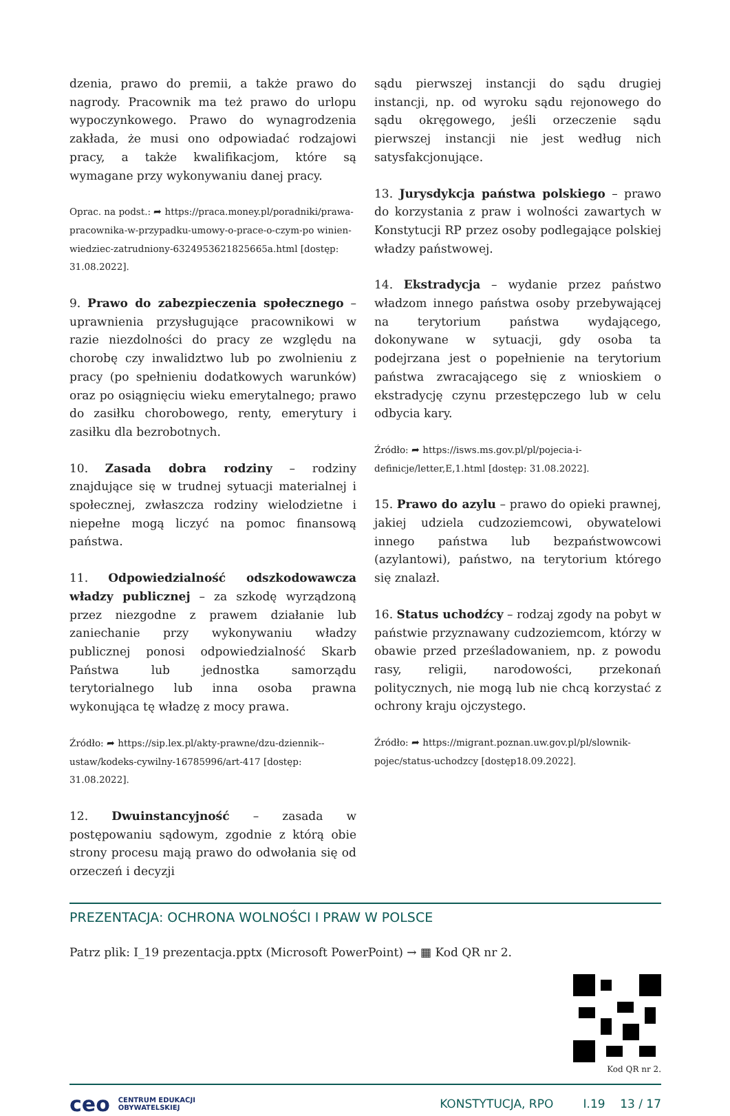dzenia, prawo do premii, a także prawo do nagrody. Pracownik ma też prawo do urlopu wypoczynkowego. Prawo do wynagrodzenia zakłada, że musi ono odpowiadać rodzajowi pracy, a także kwalifikacjom, które są wymagane przy wykonywaniu danej pracy.
Oprac. na podst.: ➦ https://praca.money.pl/poradniki/prawa-pracownika-w-przypadku-umowy-o-prace-o-czym-po winien-wiedziec-zatrudniony-6324953621825665a.html [dostęp: 31.08.2022].
9. Prawo do zabezpieczenia społecznego – uprawnienia przysługujące pracownikowi w razie niezdolności do pracy ze względu na chorobę czy inwalidztwo lub po zwolnieniu z pracy (po spełnieniu dodatkowych warunków) oraz po osiągnięciu wieku emerytalnego; prawo do zasiłku chorobowego, renty, emerytury i zasiłku dla bezrobotnych.
10. Zasada dobra rodziny – rodziny znajdujące się w trudnej sytuacji materialnej i społecznej, zwłaszcza rodziny wielodzietne i niepełne mogą liczyć na pomoc finansową państwa.
11. Odpowiedzialność odszkodowawcza władzy publicznej – za szkodę wyrządzoną przez niezgodne z prawem działanie lub zaniechanie przy wykonywaniu władzy publicznej ponosi odpowiedzialność Skarb Państwa lub jednostka samorządu terytorialnego lub inna osoba prawna wykonująca tę władzę z mocy prawa.
Źródło: ➦ https://sip.lex.pl/akty-prawne/dzu-dziennik--ustaw/kodeks-cywilny-16785996/art-417 [dostęp: 31.08.2022].
12. Dwuinstancyjność – zasada w postępowaniu sądowym, zgodnie z którą obie strony procesu mają prawo do odwołania się od orzeczeń i decyzji
sądu pierwszej instancji do sądu drugiej instancji, np. od wyroku sądu rejonowego do sądu okręgowego, jeśli orzeczenie sądu pierwszej instancji nie jest według nich satysfakcjonujące.
13. Jurysdykcja państwa polskiego – prawo do korzystania z praw i wolności zawartych w Konstytucji RP przez osoby podlegające polskiej władzy państwowej.
14. Ekstradycja – wydanie przez państwo władzom innego państwa osoby przebywającej na terytorium państwa wydającego, dokonywane w sytuacji, gdy osoba ta podejrzana jest o popełnienie na terytorium państwa zwracającego się z wnioskiem o ekstradycję czynu przestępczego lub w celu odbycia kary.
Źródło: ➦ https://isws.ms.gov.pl/pl/pojecia-i-definicje/letter,E,1.html [dostęp: 31.08.2022].
15. Prawo do azylu – prawo do opieki prawnej, jakiej udziela cudzoziemcowi, obywatelowi innego państwa lub bezpaństwowcowi (azylantowi), państwo, na terytorium którego się znalazł.
16. Status uchodźcy – rodzaj zgody na pobyt w państwie przyznawany cudzoziemcom, którzy w obawie przed prześladowaniem, np. z powodu rasy, religii, narodowości, przekonań politycznych, nie mogą lub nie chcą korzystać z ochrony kraju ojczystego.
Źródło: ➦ https://migrant.poznan.uw.gov.pl/pl/slownik-pojec/status-uchodzcy [dostęp18.09.2022].
PREZENTACJA: OCHRONA WOLNOŚCI I PRAW W POLSCE
Patrz plik: I_19 prezentacja.pptx (Microsoft PowerPoint) → ▦ Kod QR nr 2.
Kod QR nr 2.
ceo CENTRUM EDUKACJI
OBYWATELSKIEJ KONSTYTUCJA, RPO I.19 13 / 17